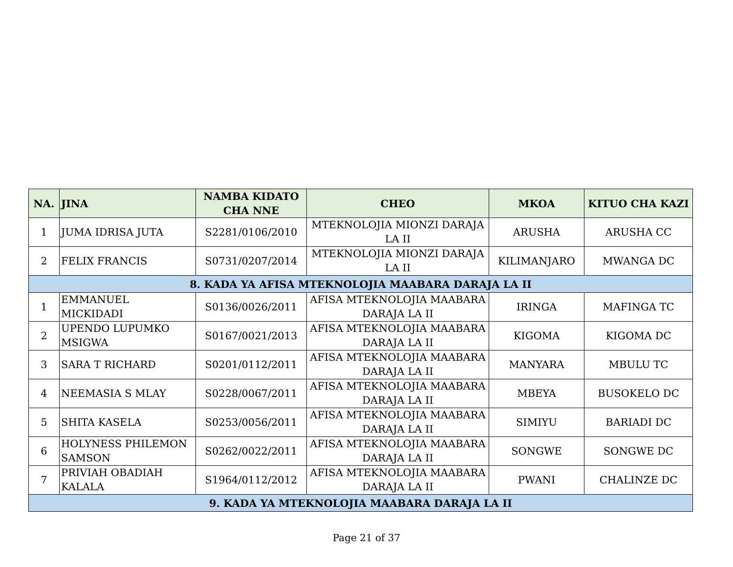| NA. | JINA | NAMBA KIDATO CHA NNE | CHEO | MKOA | KITUO CHA KAZI |
| --- | --- | --- | --- | --- | --- |
| 1 | JUMA IDRISA JUTA | S2281/0106/2010 | MTEKNOLOJIA MIONZI DARAJA LA II | ARUSHA | ARUSHA CC |
| 2 | FELIX FRANCIS | S0731/0207/2014 | MTEKNOLOJIA MIONZI DARAJA LA II | KILIMANJARO | MWANGA DC |
| 8. KADA YA AFISA MTEKNOLOJIA MAABARA DARAJA LA II | | | | | |
| 1 | EMMANUEL MICKIDADI | S0136/0026/2011 | AFISA MTEKNOLOJIA MAABARA DARAJA LA II | IRINGA | MAFINGA TC |
| 2 | UPENDO LUPUMKO MSIGWA | S0167/0021/2013 | AFISA MTEKNOLOJIA MAABARA DARAJA LA II | KIGOMA | KIGOMA DC |
| 3 | SARA T RICHARD | S0201/0112/2011 | AFISA MTEKNOLOJIA MAABARA DARAJA LA II | MANYARA | MBULU TC |
| 4 | NEEMASIA S MLAY | S0228/0067/2011 | AFISA MTEKNOLOJIA MAABARA DARAJA LA II | MBEYA | BUSOKELO DC |
| 5 | SHITA KASELA | S0253/0056/2011 | AFISA MTEKNOLOJIA MAABARA DARAJA LA II | SIMIYU | BARIADI DC |
| 6 | HOLYNESS PHILEMON SAMSON | S0262/0022/2011 | AFISA MTEKNOLOJIA MAABARA DARAJA LA II | SONGWE | SONGWE DC |
| 7 | PRIVIAH OBADIAH KALALA | S1964/0112/2012 | AFISA MTEKNOLOJIA MAABARA DARAJA LA II | PWANI | CHALINZE DC |
| 9. KADA YA MTEKNOLOJIA MAABARA DARAJA LA II | | | | | |
Page 21 of 37